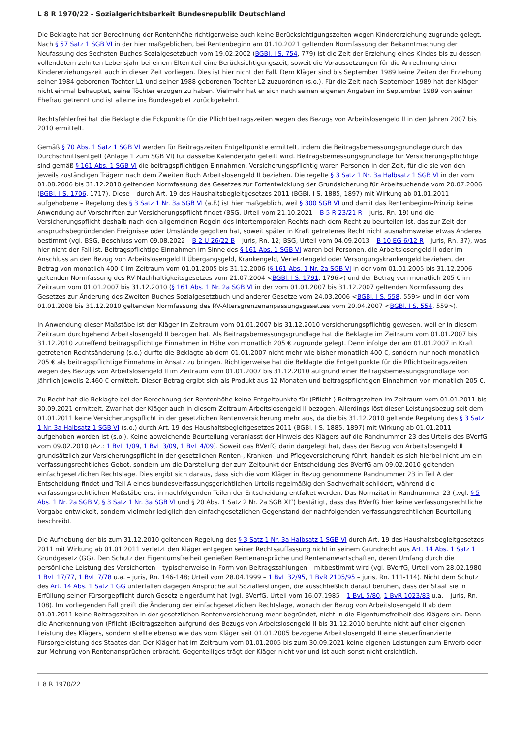L 8 R 1970/22 - Sozialgerichtsbarkeit Bundesrepublik Deutschland
Die Beklagte hat der Berechnung der Rentenhöhe richtigerweise auch keine Berücksichtigungszeiten wegen Kindererziehung zugrunde gelegt. Nach § 57 Satz 1 SGB VI in der hier maßgeblichen, bei Rentenbeginn am 01.10.2021 geltenden Normfassung der Bekanntmachung der Neufassung des Sechsten Buches Sozialgesetzbuch vom 19.02.2002 (BGBl. I S. 754, 779) ist die Zeit der Erziehung eines Kindes bis zu dessen vollendetem zehnten Lebensjahr bei einem Elternteil eine Berücksichtigungszeit, soweit die Voraussetzungen für die Anrechnung einer Kindererziehungszeit auch in dieser Zeit vorliegen. Dies ist hier nicht der Fall. Dem Kläger sind bis September 1989 keine Zeiten der Erziehung seiner 1984 geborenen Tochter L1 und seiner 1988 geborenen Tochter L2 zuzuordnen (s.o.). Für die Zeit nach September 1989 hat der Kläger nicht einmal behauptet, seine Töchter erzogen zu haben. Vielmehr hat er sich nach seinen eigenen Angaben im September 1989 von seiner Ehefrau getrennt und ist alleine ins Bundesgebiet zurückgekehrt.
Rechtsfehlerfrei hat die Beklagte die Eckpunkte für die Pflichtbeitragszeiten wegen des Bezugs von Arbeitslosengeld II in den Jahren 2007 bis 2010 ermittelt.
Gemäß § 70 Abs. 1 Satz 1 SGB VI werden für Beitragszeiten Entgeltpunkte ermittelt, indem die Beitragsbemessungsgrundlage durch das Durchschnittsentgelt (Anlage 1 zum SGB VI) für dasselbe Kalenderjahr geteilt wird. Beitragsbemessungsgrundlage für Versicherungspflichtige sind gemäß § 161 Abs. 1 SGB VI die beitragspflichtigen Einnahmen. Versicherungspflichtig waren Personen in der Zeit, für die sie von den jeweils zuständigen Trägern nach dem Zweiten Buch Arbeitslosengeld II beziehen. Die regelte § 3 Satz 1 Nr. 3a Halbsatz 1 SGB VI in der vom 01.08.2006 bis 31.12.2010 geltenden Normfassung des Gesetzes zur Fortentwicklung der Grundsicherung für Arbeitsuchende vom 20.07.2006 (BGBl. I S. 1706, 1717). Diese – durch Art. 19 des Haushaltsbegleitgesetzes 2011 (BGBl. I S. 1885, 1897) mit Wirkung ab 01.01.2011 aufgehobene – Regelung des § 3 Satz 1 Nr. 3a SGB VI (a.F.) ist hier maßgeblich, weil § 300 SGB VI und damit das Rentenbeginn-Prinzip keine Anwendung auf Vorschriften zur Versicherungspflicht findet (BSG, Urteil vom 21.10.2021 – B 5 R 23/21 R – juris, Rn. 19) und die Versicherungspflicht deshalb nach den allgemeinen Regeln des intertemporalen Rechts nach dem Recht zu beurteilen ist, das zur Zeit der anspruchsbegründenden Ereignisse oder Umstände gegolten hat, soweit später in Kraft getretenes Recht nicht ausnahmsweise etwas Anderes bestimmt (vgl. BSG, Beschluss vom 09.08.2022 – B 2 U 26/22 B – juris, Rn. 12; BSG, Urteil vom 04.09.2013 – B 10 EG 6/12 R – juris, Rn. 37), was hier nicht der Fall ist. Beitragspflichtige Einnahmen im Sinne des § 161 Abs. 1 SGB VI waren bei Personen, die Arbeitslosengeld II oder im Anschluss an den Bezug von Arbeitslosengeld II Übergangsgeld, Krankengeld, Verletztengeld oder Versorgungskrankengeld beziehen, der Betrag von monatlich 400 € im Zeitraum vom 01.01.2005 bis 31.12.2006 (§ 161 Abs. 1 Nr. 2a SGB VI in der vom 01.01.2005 bis 31.12.2006 geltenden Normfassung des RV-Nachhaltigkeitsgesetzes vom 21.07.2004 <BGBl. I S. 1791, 1796>) und der Betrag von monatlich 205 € im Zeitraum vom 01.01.2007 bis 31.12.2010 (§ 161 Abs. 1 Nr. 2a SGB VI in der vom 01.01.2007 bis 31.12.2007 geltenden Normfassung des Gesetzes zur Änderung des Zweiten Buches Sozialgesetzbuch und anderer Gesetze vom 24.03.2006 <BGBl. I S. 558, 559> und in der vom 01.01.2008 bis 31.12.2010 geltenden Normfassung des RV-Altersgrenzenanpassungsgesetzes vom 20.04.2007 <BGBl. I S. 554, 559>).
In Anwendung dieser Maßstäbe ist der Kläger im Zeitraum vom 01.01.2007 bis 31.12.2010 versicherungspflichtig gewesen, weil er in diesem Zeitraum durchgehend Arbeitslosengeld II bezogen hat. Als Beitragsbemessungsgrundlage hat die Beklagte im Zeitraum vom 01.01.2007 bis 31.12.2010 zutreffend beitragspflichtige Einnahmen in Höhe von monatlich 205 € zugrunde gelegt. Denn infolge der am 01.01.2007 in Kraft getretenen Rechtsänderung (s.o.) durfte die Beklagte ab dem 01.01.2007 nicht mehr wie bisher monatlich 400 €, sondern nur noch monatlich 205 € als beitragspflichtige Einnahme in Ansatz zu bringen. Richtigerweise hat die Beklagte die Entgeltpunkte für die Pflichtbeitragszeiten wegen des Bezugs von Arbeitslosengeld II im Zeitraum vom 01.01.2007 bis 31.12.2010 aufgrund einer Beitragsbemessungsgrundlage von jährlich jeweils 2.460 € ermittelt. Dieser Betrag ergibt sich als Produkt aus 12 Monaten und beitragspflichtigen Einnahmen von monatlich 205 €.
Zu Recht hat die Beklagte bei der Berechnung der Rentenhöhe keine Entgeltpunkte für (Pflicht-) Beitragszeiten im Zeitraum vom 01.01.2011 bis 30.09.2021 ermittelt. Zwar hat der Kläger auch in diesem Zeitraum Arbeitslosengeld II bezogen. Allerdings löst dieser Leistungsbezug seit dem 01.01.2011 keine Versicherungspflicht in der gesetzlichen Rentenversicherung mehr aus, da die bis 31.12.2010 geltende Regelung des § 3 Satz 1 Nr. 3a Halbsatz 1 SGB VI (s.o.) durch Art. 19 des Haushaltsbegleitgesetzes 2011 (BGBl. I S. 1885, 1897) mit Wirkung ab 01.01.2011 aufgehoben worden ist (s.o.). Keine abweichende Beurteilung veranlasst der Hinweis des Klägers auf die Randnummer 23 des Urteils des BVerfG vom 09.02.2010 (Az.: 1 BvL 1/09, 1 BvL 3/09, 1 BvL 4/09). Soweit das BVerfG darin dargelegt hat, dass der Bezug von Arbeitslosengeld II grundsätzlich zur Versicherungspflicht in der gesetzlichen Renten-, Kranken- und Pflegeversicherung führt, handelt es sich hierbei nicht um ein verfassungsrechtliches Gebot, sondern um die Darstellung der zum Zeitpunkt der Entscheidung des BVerfG am 09.02.2010 geltenden einfachgesetzlichen Rechtslage. Dies ergibt sich daraus, dass sich die vom Kläger in Bezug genommene Randnummer 23 in Teil A der Entscheidung findet und Teil A eines bundesverfassungsgerichtlichen Urteils regelmäßig den Sachverhalt schildert, während die verfassungsrechtlichen Maßstäbe erst in nachfolgenden Teilen der Entscheidung entfaltet werden. Das Normzitat in Randnummer 23 („vgl. § 5 Abs. 1 Nr. 2a SGB V, § 3 Satz 1 Nr. 3a SGB VI und § 20 Abs. 1 Satz 2 Nr. 2a SGB XI“) bestätigt, dass das BVerfG hier keine verfassungsrechtliche Vorgabe entwickelt, sondern vielmehr lediglich den einfachgesetzlichen Gegenstand der nachfolgenden verfassungsrechtlichen Beurteilung beschreibt.
Die Aufhebung der bis zum 31.12.2010 geltenden Regelung des § 3 Satz 1 Nr. 3a Halbsatz 1 SGB VI durch Art. 19 des Haushaltsbegleitgesetzes 2011 mit Wirkung ab 01.01.2011 verletzt den Kläger entgegen seiner Rechtsauffassung nicht in seinem Grundrecht aus Art. 14 Abs. 1 Satz 1 Grundgesetz (GG). Den Schutz der Eigentumsfreiheit genießen Rentenansprüche und Rentenanwartschaften, deren Umfang durch die persönliche Leistung des Versicherten – typischerweise in Form von Beitragszahlungen – mitbestimmt wird (vgl. BVerfG, Urteil vom 28.02.1980 – 1 BvL 17/77, 1 BvL 7/78 u.a. – juris, Rn. 146-148; Urteil vom 28.04.1999 – 1 BvL 32/95, 1 BvR 2105/95 – juris, Rn. 111-114). Nicht dem Schutz des Art. 14 Abs. 1 Satz 1 GG unterfallen dagegen Ansprüche auf Sozialleistungen, die ausschließlich darauf beruhen, dass der Staat sie in Erfüllung seiner Fürsorgepflicht durch Gesetz eingeräumt hat (vgl. BVerfG, Urteil vom 16.07.1985 – 1 BvL 5/80, 1 BvR 1023/83 u.a. – juris, Rn. 108). Im vorliegenden Fall greift die Änderung der einfachgesetzlichen Rechtslage, wonach der Bezug von Arbeitslosengeld II ab dem 01.01.2011 keine Beitragszeiten in der gesetzlichen Rentenversicherung mehr begründet, nicht in die Eigentumsfreiheit des Klägers ein. Denn die Anerkennung von (Pflicht-)Beitragszeiten aufgrund des Bezugs von Arbeitslosengeld II bis 31.12.2010 beruhte nicht auf einer eigenen Leistung des Klägers, sondern stellte ebenso wie das vom Kläger seit 01.01.2005 bezogene Arbeitslosengeld II eine steuerfinanzierte Fürsorgeleistung des Staates dar. Der Kläger hat im Zeitraum vom 01.01.2005 bis zum 30.09.2021 keine eigenen Leistungen zum Erwerb oder zur Mehrung von Rentenansprüchen erbracht. Gegenteiliges trägt der Kläger nicht vor und ist auch sonst nicht ersichtlich.
L 8 R 1970/22